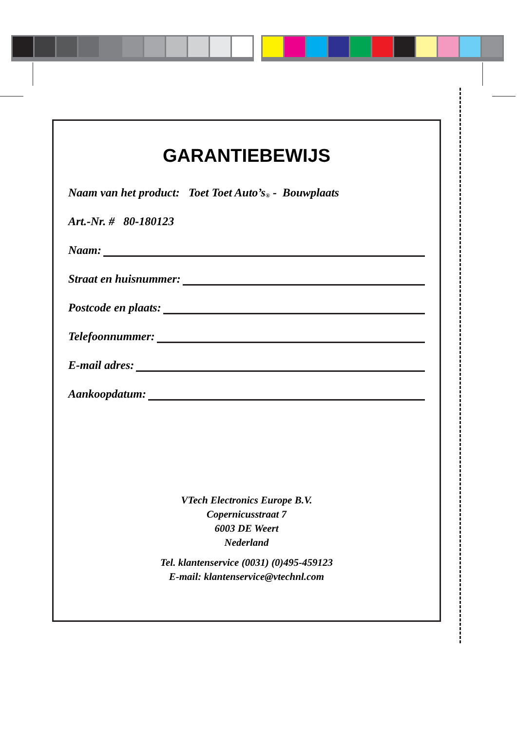GARANTIEBEWIJS
Naam van het product: Toet Toet Auto’s<sup>®</sup> - Bouwplaats
Art.-Nr. # 80-180123
Naam:
Straat en huisnummer:
Postcode en plaats:
Telefoonnummer:
E-mail adres:
Aankoopdatum:
VTech Electronics Europe B.V.
Copernicusstraat 7
6003 DE Weert
Nederland
Tel. klantenservice (0031) (0)495-459123
E-mail: klantenservice@vtechnl.com